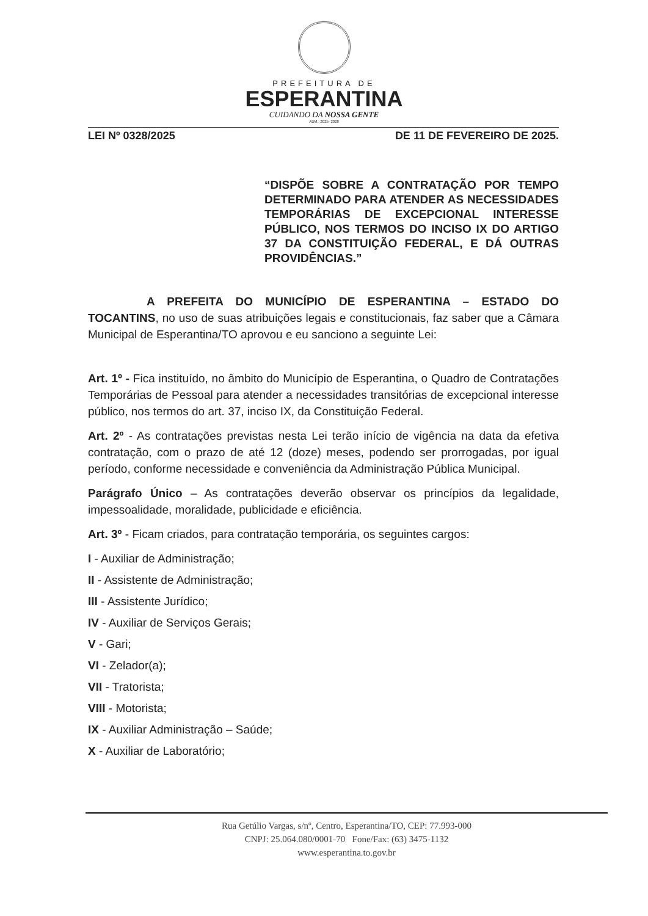PREFEITURA DE
ESPERANTINA
CUIDANDO DA NOSSA GENTE
ADM.: 2025- 2028
LEI Nº 0328/2025 DE 11 DE FEVEREIRO DE 2025.
“DISPÕE SOBRE A CONTRATAÇÃO POR TEMPO DETERMINADO PARA ATENDER AS NECESSIDADES TEMPORÁRIAS DE EXCEPCIONAL INTERESSE PÚBLICO, NOS TERMOS DO INCISO IX DO ARTIGO 37 DA CONSTITUIÇÃO FEDERAL, E DÁ OUTRAS PROVIDÊNCIAS.”
A PREFEITA DO MUNICÍPIO DE ESPERANTINA – ESTADO DO TOCANTINS, no uso de suas atribuições legais e constitucionais, faz saber que a Câmara Municipal de Esperantina/TO aprovou e eu sanciono a seguinte Lei:
Art. 1º - Fica instituído, no âmbito do Município de Esperantina, o Quadro de Contratações Temporárias de Pessoal para atender a necessidades transitórias de excepcional interesse público, nos termos do art. 37, inciso IX, da Constituição Federal.
Art. 2º - As contratações previstas nesta Lei terão início de vigência na data da efetiva contratação, com o prazo de até 12 (doze) meses, podendo ser prorrogadas, por igual período, conforme necessidade e conveniência da Administração Pública Municipal.
Parágrafo Único – As contratações deverão observar os princípios da legalidade, impessoalidade, moralidade, publicidade e eficiência.
Art. 3º - Ficam criados, para contratação temporária, os seguintes cargos:
I - Auxiliar de Administração;
II - Assistente de Administração;
III - Assistente Jurídico;
IV - Auxiliar de Serviços Gerais;
V - Gari;
VI - Zelador(a);
VII - Tratorista;
VIII - Motorista;
IX - Auxiliar Administração – Saúde;
X - Auxiliar de Laboratório;
Rua Getúlio Vargas, s/nº, Centro, Esperantina/TO, CEP: 77.993-000
CNPJ: 25.064.080/0001-70 Fone/Fax: (63) 3475-1132
www.esperantina.to.gov.br